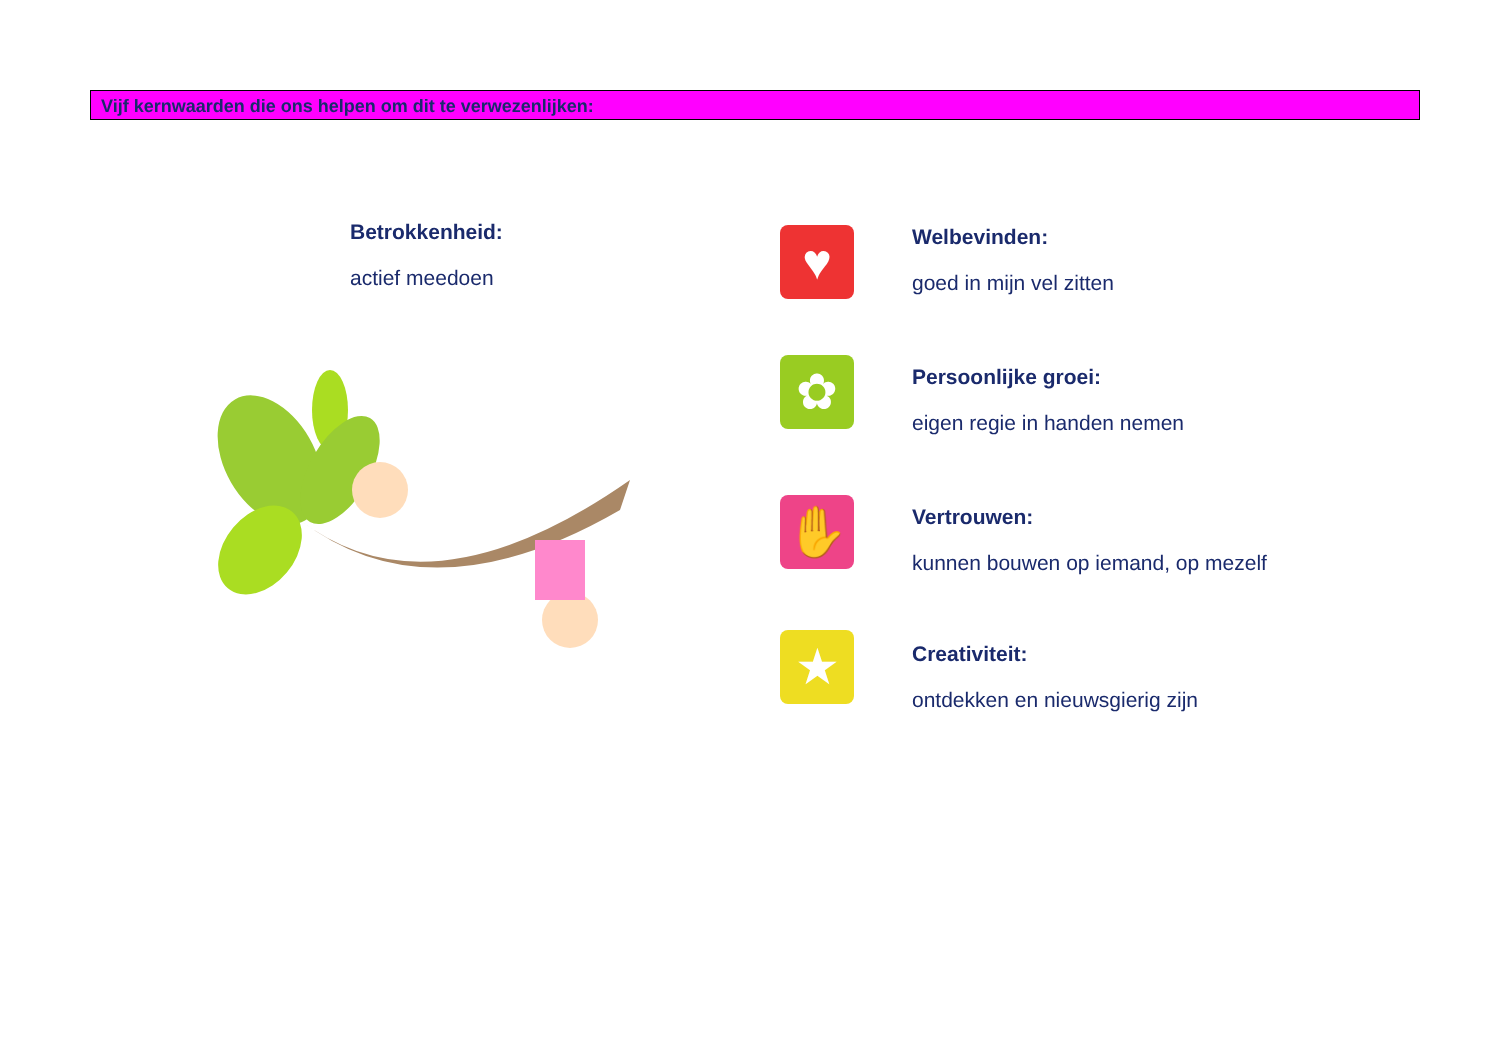Vijf kernwaarden die ons helpen om dit te verwezenlijken:
Betrokkenheid:
actief meedoen
♥
Welbevinden:
goed in mijn vel zitten
✿
Persoonlijke groei:
eigen regie in handen nemen
✋
Vertrouwen:
kunnen bouwen op iemand, op mezelf
★
Creativiteit:
ontdekken en nieuwsgierig zijn